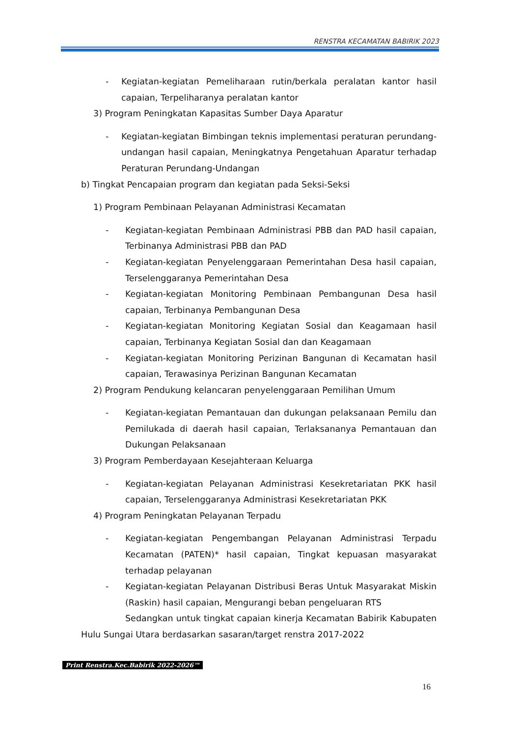RENSTRA KECAMATAN BABIRIK 2023
- Kegiatan-kegiatan Pemeliharaan rutin/berkala peralatan kantor hasil capaian, Terpeliharanya peralatan kantor
3) Program Peningkatan Kapasitas Sumber Daya Aparatur
- Kegiatan-kegiatan Bimbingan teknis implementasi peraturan perundang-undangan hasil capaian, Meningkatnya Pengetahuan Aparatur terhadap Peraturan Perundang-Undangan
b) Tingkat Pencapaian program dan kegiatan pada Seksi-Seksi
1) Program Pembinaan Pelayanan Administrasi Kecamatan
- Kegiatan-kegiatan Pembinaan Administrasi PBB dan PAD hasil capaian, Terbinanya Administrasi PBB dan PAD
- Kegiatan-kegiatan Penyelenggaraan Pemerintahan Desa hasil capaian, Terselenggaranya Pemerintahan Desa
- Kegiatan-kegiatan Monitoring Pembinaan Pembangunan Desa hasil capaian, Terbinanya Pembangunan Desa
- Kegiatan-kegiatan Monitoring Kegiatan Sosial dan Keagamaan hasil capaian, Terbinanya Kegiatan Sosial dan dan Keagamaan
- Kegiatan-kegiatan Monitoring Perizinan Bangunan di Kecamatan hasil capaian, Terawasinya Perizinan Bangunan Kecamatan
2) Program Pendukung kelancaran penyelenggaraan Pemilihan Umum
- Kegiatan-kegiatan Pemantauan dan dukungan pelaksanaan Pemilu dan Pemilukada di daerah hasil capaian, Terlaksananya Pemantauan dan Dukungan Pelaksanaan
3) Program Pemberdayaan Kesejahteraan Keluarga
- Kegiatan-kegiatan Pelayanan Administrasi Kesekretariatan PKK hasil capaian, Terselenggaranya Administrasi Kesekretariatan PKK
4) Program Peningkatan Pelayanan Terpadu
- Kegiatan-kegiatan Pengembangan Pelayanan Administrasi Terpadu Kecamatan (PATEN)* hasil capaian, Tingkat kepuasan masyarakat terhadap pelayanan
- Kegiatan-kegiatan Pelayanan Distribusi Beras Untuk Masyarakat Miskin (Raskin) hasil capaian, Mengurangi beban pengeluaran RTS
Sedangkan untuk tingkat capaian kinerja Kecamatan Babirik Kabupaten Hulu Sungai Utara berdasarkan sasaran/target renstra 2017-2022
Print Renstra.Kec.Babirik 2022-2026™
16